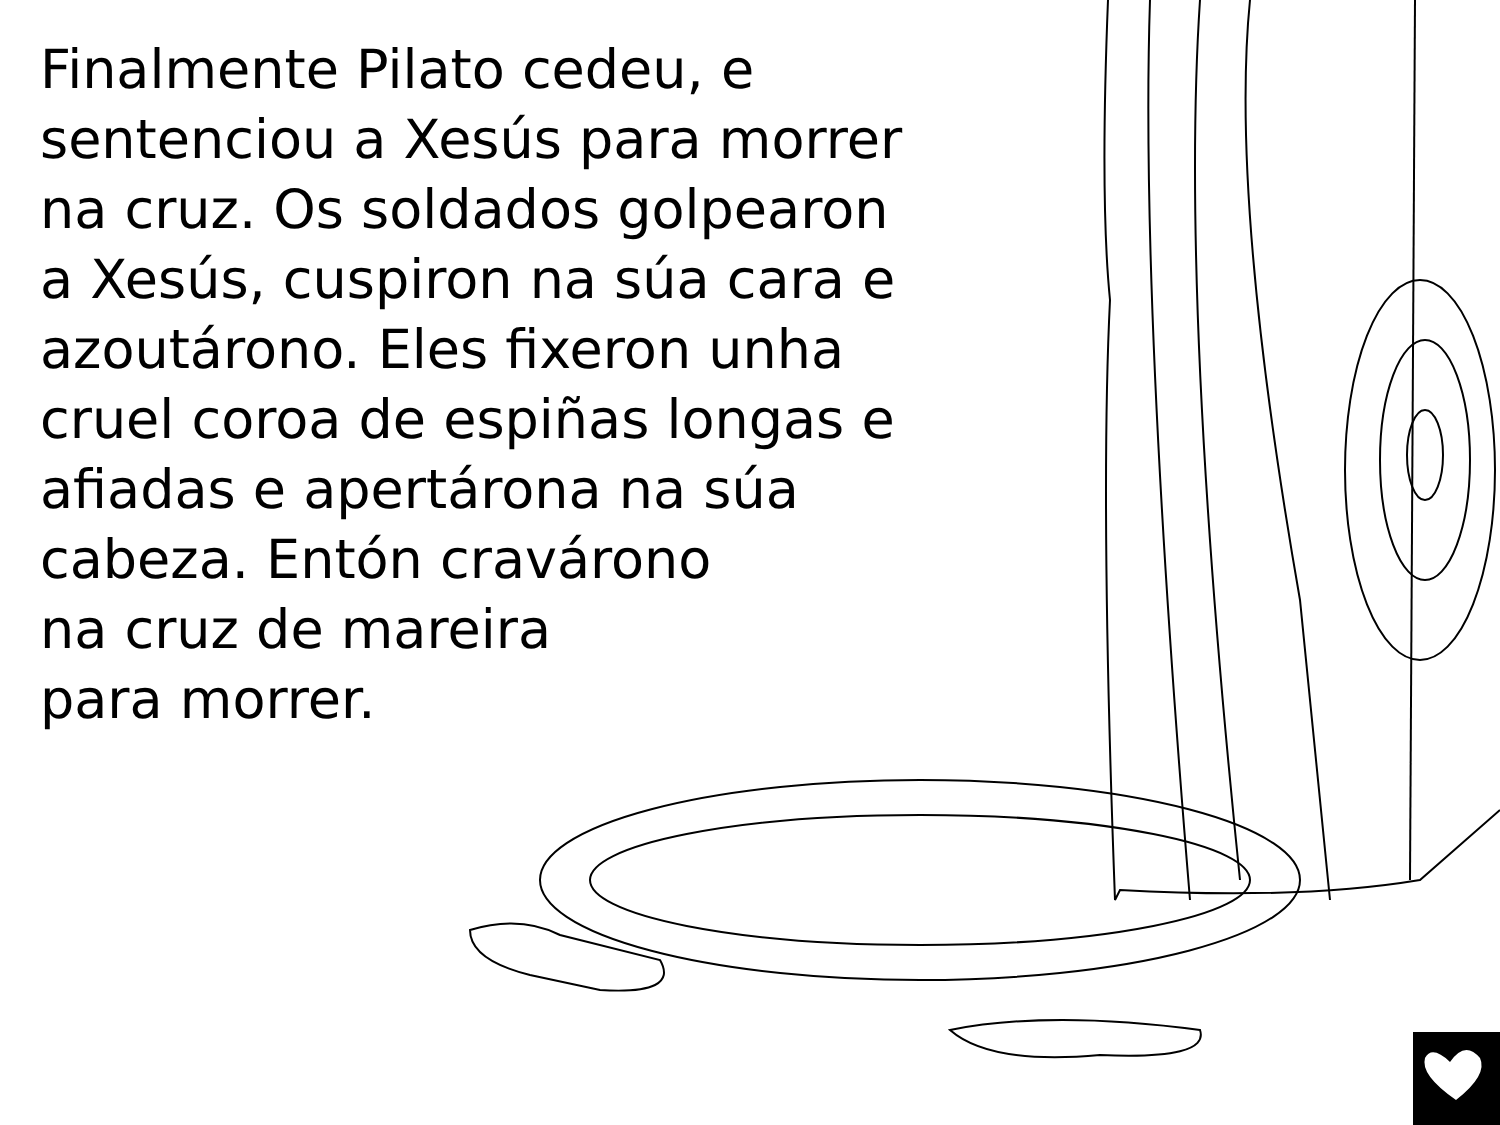Finalmente Pilato cedeu, e
sentenciou a Xesús para morrer
na cruz. Os soldados golpearon
a Xesús, cuspiron na súa cara e
azoutárono. Eles fixeron unha
cruel coroa de espiñas longas e
afiadas e apertárona na súa
cabeza. Entón cravárono
na cruz de mareira
para morrer.